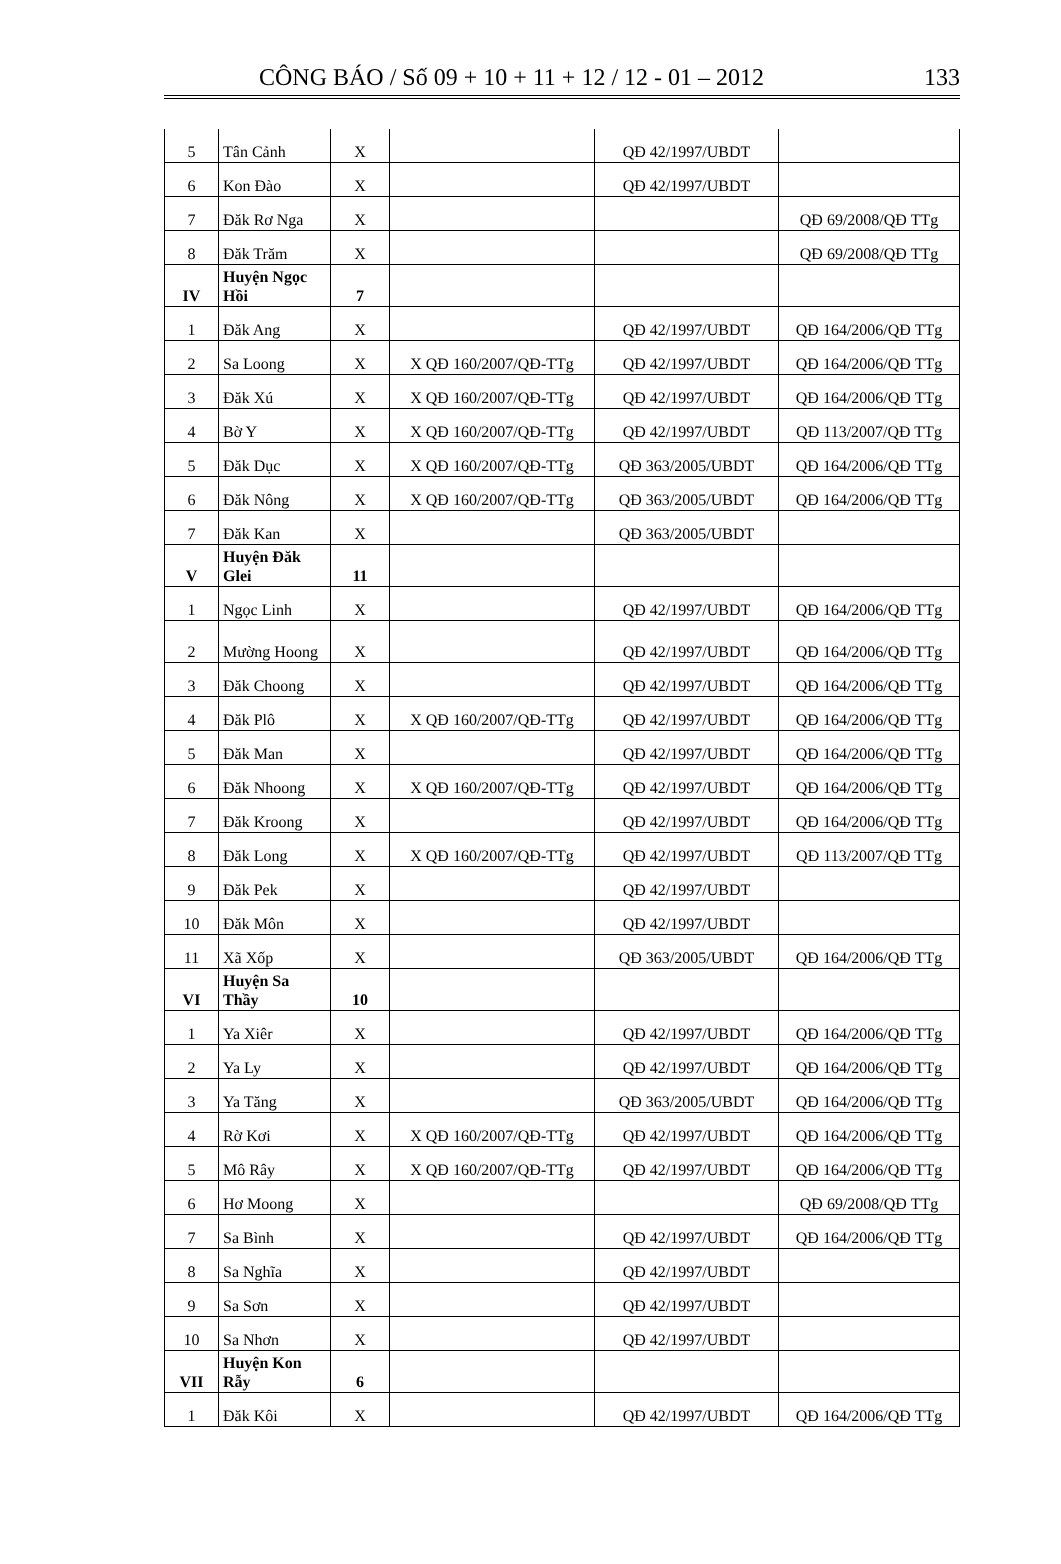CÔNG BÁO / Số 09 + 10 + 11 + 12 / 12 - 01 – 2012 133
| 5 | Tân Cảnh | X | | QĐ 42/1997/UBDT | |
| 6 | Kon Đào | X | | QĐ 42/1997/UBDT | |
| 7 | Đăk Rơ Nga | X | | | QĐ 69/2008/QĐ TTg |
| 8 | Đăk Trăm | X | | | QĐ 69/2008/QĐ TTg |
| IV | Huyện Ngọc Hồi | 7 | | | |
| 1 | Đăk Ang | X | | QĐ 42/1997/UBDT | QĐ 164/2006/QĐ TTg |
| 2 | Sa Loong | X | X QĐ 160/2007/QĐ-TTg | QĐ 42/1997/UBDT | QĐ 164/2006/QĐ TTg |
| 3 | Đăk Xú | X | X QĐ 160/2007/QĐ-TTg | QĐ 42/1997/UBDT | QĐ 164/2006/QĐ TTg |
| 4 | Bờ Y | X | X QĐ 160/2007/QĐ-TTg | QĐ 42/1997/UBDT | QĐ 113/2007/QĐ TTg |
| 5 | Đăk Dục | X | X QĐ 160/2007/QĐ-TTg | QĐ 363/2005/UBDT | QĐ 164/2006/QĐ TTg |
| 6 | Đăk Nông | X | X QĐ 160/2007/QĐ-TTg | QĐ 363/2005/UBDT | QĐ 164/2006/QĐ TTg |
| 7 | Đăk Kan | X | | QĐ 363/2005/UBDT | |
| V | Huyện Đăk Glei | 11 | | | |
| 1 | Ngọc Linh | X | | QĐ 42/1997/UBDT | QĐ 164/2006/QĐ TTg |
| 2 | Mường Hoong | X | | QĐ 42/1997/UBDT | QĐ 164/2006/QĐ TTg |
| 3 | Đăk Choong | X | | QĐ 42/1997/UBDT | QĐ 164/2006/QĐ TTg |
| 4 | Đăk Plô | X | X QĐ 160/2007/QĐ-TTg | QĐ 42/1997/UBDT | QĐ 164/2006/QĐ TTg |
| 5 | Đăk Man | X | | QĐ 42/1997/UBDT | QĐ 164/2006/QĐ TTg |
| 6 | Đăk Nhoong | X | X QĐ 160/2007/QĐ-TTg | QĐ 42/1997/UBDT | QĐ 164/2006/QĐ TTg |
| 7 | Đăk Kroong | X | | QĐ 42/1997/UBDT | QĐ 164/2006/QĐ TTg |
| 8 | Đăk Long | X | X QĐ 160/2007/QĐ-TTg | QĐ 42/1997/UBDT | QĐ 113/2007/QĐ TTg |
| 9 | Đăk Pek | X | | QĐ 42/1997/UBDT | |
| 10 | Đăk Môn | X | | QĐ 42/1997/UBDT | |
| 11 | Xã Xốp | X | | QĐ 363/2005/UBDT | QĐ 164/2006/QĐ TTg |
| VI | Huyện Sa Thầy | 10 | | | |
| 1 | Ya Xiêr | X | | QĐ 42/1997/UBDT | QĐ 164/2006/QĐ TTg |
| 2 | Ya Ly | X | | QĐ 42/1997/UBDT | QĐ 164/2006/QĐ TTg |
| 3 | Ya Tăng | X | | QĐ 363/2005/UBDT | QĐ 164/2006/QĐ TTg |
| 4 | Rờ Kơi | X | X QĐ 160/2007/QĐ-TTg | QĐ 42/1997/UBDT | QĐ 164/2006/QĐ TTg |
| 5 | Mô Rây | X | X QĐ 160/2007/QĐ-TTg | QĐ 42/1997/UBDT | QĐ 164/2006/QĐ TTg |
| 6 | Hơ Moong | X | | | QĐ 69/2008/QĐ TTg |
| 7 | Sa Bình | X | | QĐ 42/1997/UBDT | QĐ 164/2006/QĐ TTg |
| 8 | Sa Nghĩa | X | | QĐ 42/1997/UBDT | |
| 9 | Sa Sơn | X | | QĐ 42/1997/UBDT | |
| 10 | Sa Nhơn | X | | QĐ 42/1997/UBDT | |
| VII | Huyện Kon Rẫy | 6 | | | |
| 1 | Đăk Kôi | X | | QĐ 42/1997/UBDT | QĐ 164/2006/QĐ TTg |